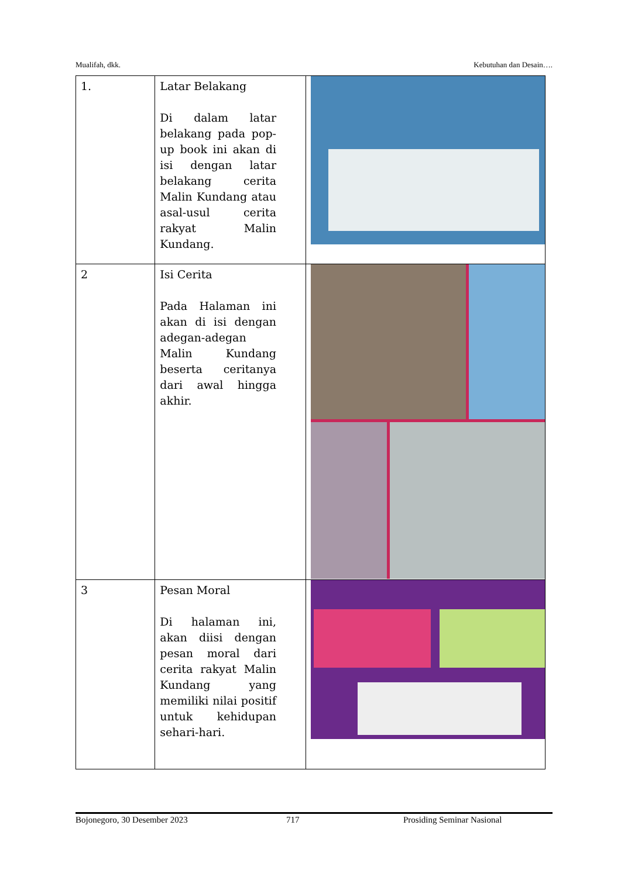Mualifah, dkk. Kebutuhan dan Desain….
| 1. | Latar Belakang Di dalam latar belakang pada pop-up book ini akan di isi dengan latar belakang cerita Malin Kundang atau asal-usul cerita rakyat Malin Kundang. | |
| 2 | Isi Cerita Pada Halaman ini akan di isi dengan adegan-adegan Malin Kundang beserta ceritanya dari awal hingga akhir. | |
| 3 | Pesan Moral Di halaman ini, akan diisi dengan pesan moral dari cerita rakyat Malin Kundang yang memiliki nilai positif untuk kehidupan sehari-hari. | |
Bojonegoro, 30 Desember 2023 717 Prosiding Seminar Nasional